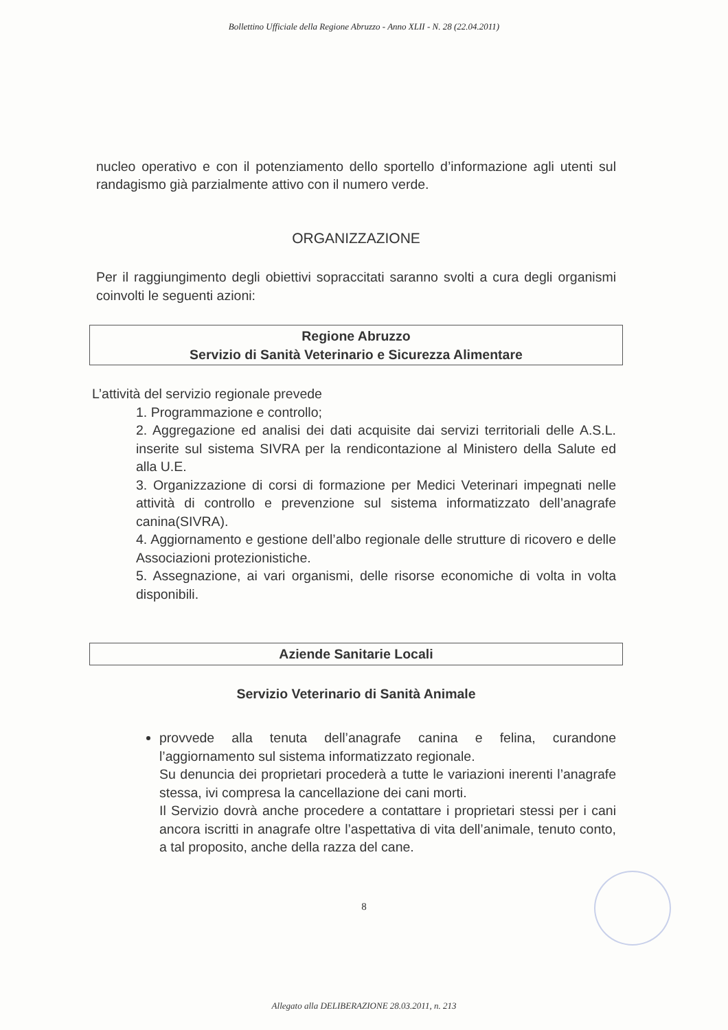Bollettino Ufficiale della Regione Abruzzo - Anno XLII - N. 28 (22.04.2011)
nucleo operativo e con il potenziamento dello sportello d’informazione agli utenti sul randagismo già parzialmente attivo con il numero verde.
ORGANIZZAZIONE
Per il raggiungimento degli obiettivi sopraccitati saranno svolti a cura degli organismi coinvolti le seguenti azioni:
Regione Abruzzo
Servizio di Sanità Veterinario e Sicurezza Alimentare
L’attività del servizio regionale prevede
1. Programmazione e controllo;
2. Aggregazione ed analisi dei dati acquisite dai servizi territoriali delle A.S.L. inserite sul sistema SIVRA per la rendicontazione al Ministero della Salute ed alla U.E.
3. Organizzazione di corsi di formazione per Medici Veterinari impegnati nelle attività di controllo e prevenzione sul sistema informatizzato dell’anagrafe canina(SIVRA).
4. Aggiornamento e gestione dell’albo regionale delle strutture di ricovero e delle Associazioni protezionistiche.
5. Assegnazione, ai vari organismi, delle risorse economiche di volta in volta disponibili.
Aziende Sanitarie Locali
Servizio Veterinario di Sanità Animale
provvede alla tenuta dell’anagrafe canina e felina, curandone l’aggiornamento sul sistema informatizzato regionale.
Su denuncia dei proprietari procederà a tutte le variazioni inerenti l’anagrafe stessa, ivi compresa la cancellazione dei cani morti.
Il Servizio dovrà anche procedere a contattare i proprietari stessi per i cani ancora iscritti in anagrafe oltre l’aspettativa di vita dell’animale, tenuto conto, a tal proposito, anche della razza del cane.
8
Allegato alla DELIBERAZIONE 28.03.2011, n. 213